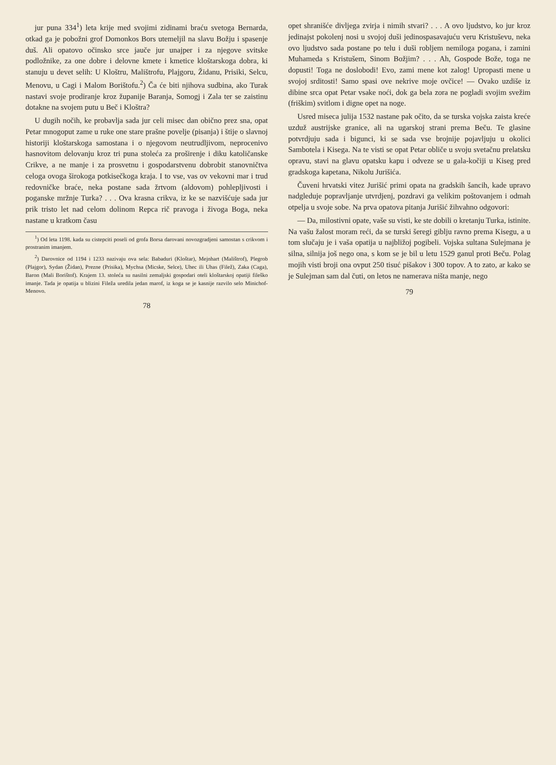jur puna 334<sup>1</sup>) leta krije med svojimi zidinami braću svetoga Bernarda, otkad ga je pobožni grof Domonkos Bors utemeljil na slavu Božju i spasenje duš. Ali opatovo očinsko srce jauče jur unajper i za njegove svitske podložnike, za one dobre i delovne kmete i kmetice kloštarskoga dobra, ki stanuju u devet selih: U Kloštru, Malištrofu, Plajgoru, Židanu, Prisiki, Selcu, Menovu, u Cagi i Malom Borištofu.<sup>2</sup>) Ča će biti njihova sudbina, ako Turak nastavi svoje prodiranje kroz županije Baranja, Somogj i Zala ter se zaistinu dotakne na svojem putu u Beč i Kloštra?
U dugih nočih, ke probavlja sada jur celi misec dan obično prez sna, opat Petar mnogoput zame u ruke one stare prašne povelje (pisanja) i štije o slavnoj historiji kloštarskoga samostana i o njegovom neutrudljivom, neprocenivo hasnovitom delovanju kroz tri puna stoleća za proširenje i diku katoličanske Crikve, a ne manje i za prosvetnu i gospodarstvenu dobrobit stanovničtva celoga ovoga širokoga potkisečkoga kraja. I to vse, vas ov vekovni mar i trud redovničke braće, neka postane sada žrtvom (aldovom) pohlepljivosti i poganske mržnje Turka? . . . Ova krasna crikva, iz ke se nazvišćuje sada jur prik tristo let nad celom dolinom Repca rič pravoga i živoga Boga, neka nastane u kratkom času
<sup>1</sup>) Od leta 1198. kada su cistерciti poseli od grofa Borsa darovani novozgradjeni samostan s crikvom i prostranim imanjem.
<sup>2</sup>) Darovnice od 1194 i 1233 nazivaju ova sela: Babaduri (Kloštar), Mejnhart (Malištrof), Plegrob (Plajgor), Sydan (Židan), Prezne (Prisika), Mychsa (Micske, Selce), Uhec ili Uhas (Filež), Zaka (Caga), Baron (Mali Borištof). Krajem 13. stoleća su nasilni zemaljski gospodari oteli kloštarskoj opatiji fileško imanje. Tada je opatija u blizini Fileža uredila jedan marof, iz koga se je kasnije razvilo selo Minichof-Menovo.
78
opet shranišće divljega zvirja i nimih stvari? . . . A ovo ljudstvo, ko jur kroz jedinajst pokolenj nosi u svojoj duši jedinospasavajuću veru Kristuševu, neka ovo ljudstvo sada postane po telu i duši robljem nemiloga pogana, i zamini Muhameda s Kristušem, Sinom Božjim? . . . Ah, Gospode Bože, toga ne dopusti! Toga ne doslobodi! Evo, zami mene kot zalog! Upropasti mene u svojoj srditosti! Samo spasi ove nekrive moje ovčice! — Ovako uzdiše iz dibine srca opat Petar vsake noći, dok ga bela zora ne pogladi svojim svežim (friškim) svitlom i digne opet na noge.
Usred miseca julija 1532 nastane pak očito, da se turska vojska zaista kreće uzduž austrijske granice, ali na ugarskoj strani prema Beču. Te glasine potvrdjuju sada i bigunci, ki se sada vse brojnije pojavljuju u okolici Sambotela i Kisega. Na te visti se opat Petar obliče u svoju svetačnu prelatsku opravu, stavi na glavu opatsku kapu i odveze se u gala-kočiji u Kiseg pred gradskoga kapetana, Nikolu Jurišića.
Čuveni hrvatski vitez Jurišić primi opata na gradskih šancih, kade upravo nadgleduje popravljanje utvrdjenj, pozdravi ga velikim poštovanjem i odmah otpelja u svoje sobe. Na prva opatova pitanja Jurišić žihvahno odgovori:
— Da, milostivni opate, vaše su visti, ke ste dobili o kretanju Turka, istinite. Na vašu žalost moram reći, da se turski šeregi giblju ravno prema Kisegu, a u tom slučaju je i vaša opatija u najbližoj pogibeli. Vojska sultana Sulejmana je silna, silnija još nego ona, s kom se je bil u letu 1529 ganul proti Beču. Polag mojih visti broji ona ovput 250 tisuć pišakov i 300 topov. A to zato, ar kako se je Sulejman sam dal čuti, on letos ne namerava ništa manje, nego
79